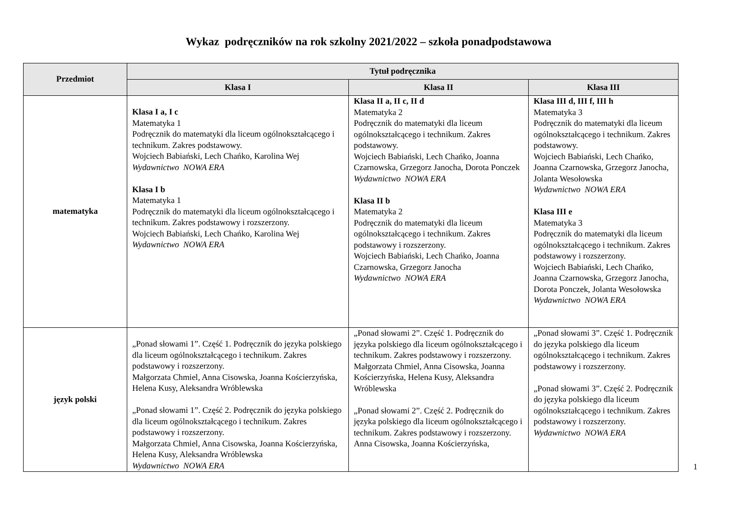Wykaz podręczników na rok szkolny 2021/2022 – szkoła ponadpodstawowa
| Przedmiot | Tytuł podręcznika | | |
| --- | --- | --- | --- |
| | Klasa I | Klasa II | Klasa III |
| matematyka | Klasa I a, I c Matematyka 1 Podręcznik do matematyki dla liceum ogólnokształcącego i technikum. Zakres podstawowy. Wojciech Babiański, Lech Chańko, Karolina Wej Wydawnictwo NOWA ERA Klasa I b Matematyka 1 Podręcznik do matematyki dla liceum ogólnokształcącego i technikum. Zakres podstawowy i rozszerzony. Wojciech Babiański, Lech Chańko, Karolina Wej Wydawnictwo NOWA ERA | Klasa II a, II c, II d Matematyka 2 Podręcznik do matematyki dla liceum ogólnokształcącego i technikum. Zakres podstawowy. Wojciech Babiański, Lech Chańko, Joanna Czarnowska, Grzegorz Janocha, Dorota Ponczek Wydawnictwo NOWA ERA Klasa II b Matematyka 2 Podręcznik do matematyki dla liceum ogólnokształcącego i technikum. Zakres podstawowy i rozszerzony. Wojciech Babiański, Lech Chańko, Joanna Czarnowska, Grzegorz Janocha Wydawnictwo NOWA ERA | Klasa III d, III f, III h Matematyka 3 Podręcznik do matematyki dla liceum ogólnokształcącego i technikum. Zakres podstawowy. Wojciech Babiański, Lech Chańko, Joanna Czarnowska, Grzegorz Janocha, Jolanta Wesołowska Wydawnictwo NOWA ERA Klasa III e Matematyka 3 Podręcznik do matematyki dla liceum ogólnokształcącego i technikum. Zakres podstawowy i rozszerzony. Wojciech Babiański, Lech Chańko, Joanna Czarnowska, Grzegorz Janocha, Dorota Ponczek, Jolanta Wesołowska Wydawnictwo NOWA ERA |
| język polski | „Ponad słowami 1”. Część 1. Podręcznik do języka polskiego dla liceum ogólnokształcącego i technikum. Zakres podstawowy i rozszerzony. Małgorzata Chmiel, Anna Cisowska, Joanna Kościerzyńska, Helena Kusy, Aleksandra Wróblewska „Ponad słowami 1”. Część 2. Podręcznik do języka polskiego dla liceum ogólnokształcącego i technikum. Zakres podstawowy i rozszerzony. Małgorzata Chmiel, Anna Cisowska, Joanna Kościerzyńska, Helena Kusy, Aleksandra Wróblewska Wydawnictwo NOWA ERA | „Ponad słowami 2”. Część 1. Podręcznik do języka polskiego dla liceum ogólnokształcącego i technikum. Zakres podstawowy i rozszerzony. Małgorzata Chmiel, Anna Cisowska, Joanna Kościerzyńska, Helena Kusy, Aleksandra Wróblewska „Ponad słowami 2”. Część 2. Podręcznik do języka polskiego dla liceum ogólnokształcącego i technikum. Zakres podstawowy i rozszerzony. Anna Cisowska, Joanna Kościerzyńska, | „Ponad słowami 3”. Część 1. Podręcznik do języka polskiego dla liceum ogólnokształcącego i technikum. Zakres podstawowy i rozszerzony. „Ponad słowami 3”. Część 2. Podręcznik do języka polskiego dla liceum ogólnokształcącego i technikum. Zakres podstawowy i rozszerzony. Wydawnictwo NOWA ERA |
1